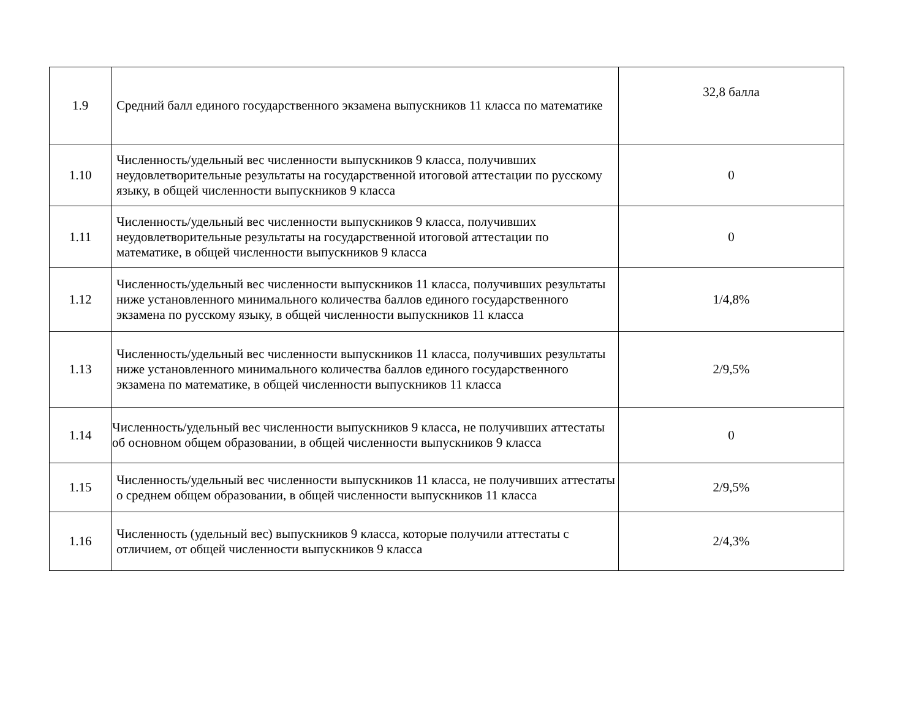| 1.9 | Средний балл единого государственного экзамена выпускников 11 класса по математике | 32,8 балла |
| 1.10 | Численность/удельный вес численности выпускников 9 класса, получивших неудовлетворительные результаты на государственной итоговой аттестации по русскому языку, в общей численности выпускников 9 класса | 0 |
| 1.11 | Численность/удельный вес численности выпускников 9 класса, получивших неудовлетворительные результаты на государственной итоговой аттестации по математике, в общей численности выпускников 9 класса | 0 |
| 1.12 | Численность/удельный вес численности выпускников 11 класса, получивших результаты ниже установленного минимального количества баллов единого государственного экзамена по русскому языку, в общей численности выпускников 11 класса | 1/4,8% |
| 1.13 | Численность/удельный вес численности выпускников 11 класса, получивших результаты ниже установленного минимального количества баллов единого государственного экзамена по математике, в общей численности выпускников 11 класса | 2/9,5% |
| 1.14 | Численность/удельный вес численности выпускников 9 класса, не получивших аттестаты об основном общем образовании, в общей численности выпускников 9 класса | 0 |
| 1.15 | Численность/удельный вес численности выпускников 11 класса, не получивших аттестаты о среднем общем образовании, в общей численности выпускников 11 класса | 2/9,5% |
| 1.16 | Численность (удельный вес) выпускников 9 класса, которые получили аттестаты с отличием, от общей численности выпускников 9 класса | 2/4,3% |